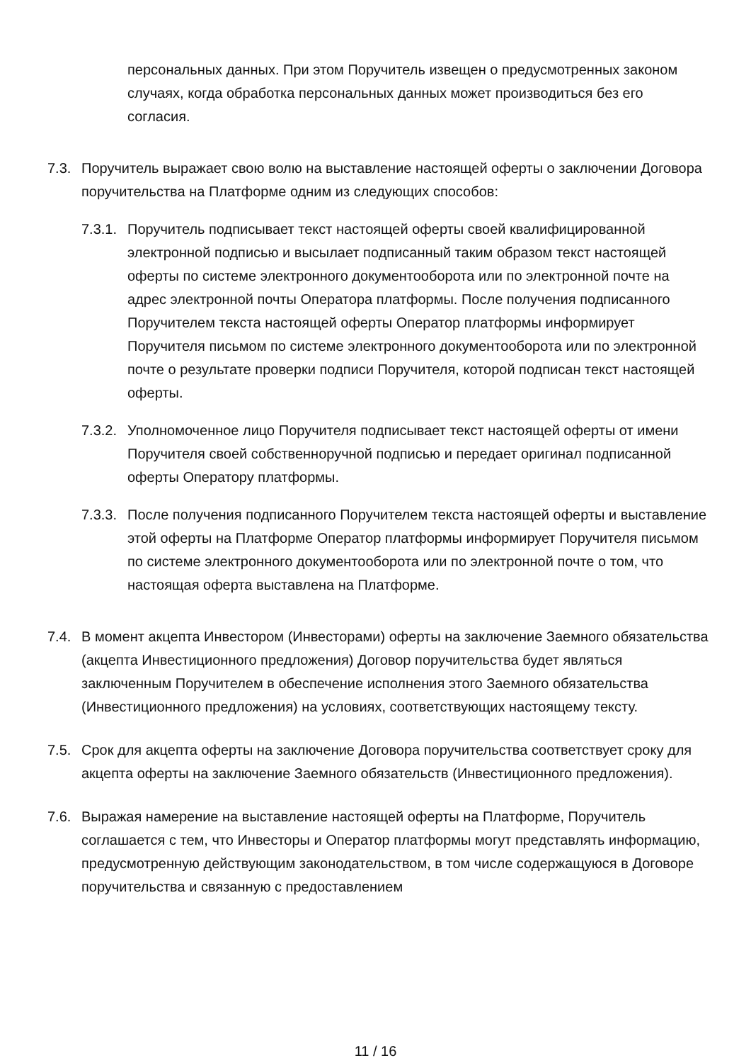персональных данных. При этом Поручитель извещен о предусмотренных законом случаях, когда обработка персональных данных может производиться без его согласия.
7.3. Поручитель выражает свою волю на выставление настоящей оферты о заключении Договора поручительства на Платформе одним из следующих способов:
7.3.1.
Поручитель подписывает текст настоящей оферты своей квалифицированной электронной подписью и высылает подписанный таким образом текст настоящей оферты по системе электронного документооборота или по электронной почте на адрес электронной почты Оператора платформы. После получения подписанного Поручителем текста настоящей оферты Оператор платформы информирует Поручителя письмом по системе электронного документооборота или по электронной почте о результате проверки подписи Поручителя, которой подписан текст настоящей оферты.
7.3.2.
Уполномоченное лицо Поручителя подписывает текст настоящей оферты от имени Поручителя своей собственноручной подписью и передает оригинал подписанной оферты Оператору платформы.
7.3.3.
После получения подписанного Поручителем текста настоящей оферты и выставление этой оферты на Платформе Оператор платформы информирует Поручителя письмом по системе электронного документооборота или по электронной почте о том, что настоящая оферта выставлена на Платформе.
7.4. В момент акцепта Инвестором (Инвесторами) оферты на заключение Заемного обязательства (акцепта Инвестиционного предложения) Договор поручительства будет являться заключенным Поручителем в обеспечение исполнения этого Заемного обязательства (Инвестиционного предложения) на условиях, соответствующих настоящему тексту.
7.5. Срок для акцепта оферты на заключение Договора поручительства соответствует сроку для акцепта оферты на заключение Заемного обязательств (Инвестиционного предложения).
7.6. Выражая намерение на выставление настоящей оферты на Платформе, Поручитель соглашается с тем, что Инвесторы и Оператор платформы могут представлять информацию, предусмотренную действующим законодательством, в том числе содержащуюся в Договоре поручительства и связанную с предоставлением
11 / 16